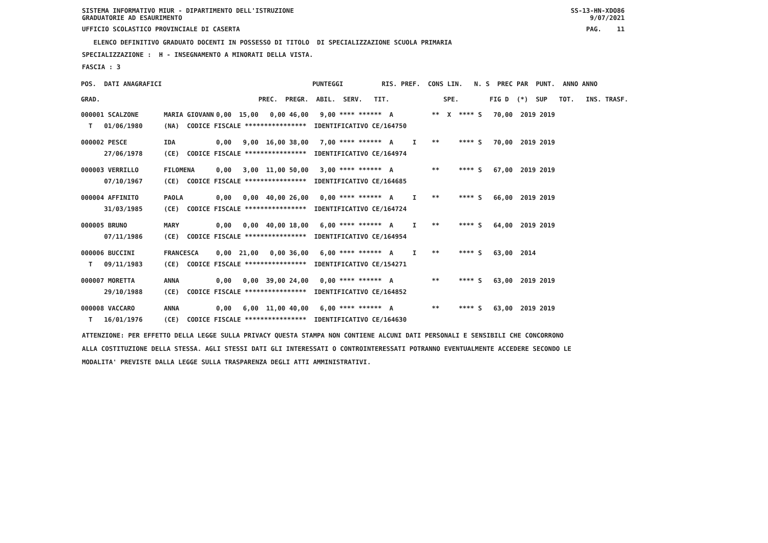SISTEMA INFORMATIVO MIUR - DIPARTIMENTO DELL'ISTRUZIONE
GRADUATORIE AD ESAURIMENTO SS-13-HN-XDO86
9/07/2021
UFFICIO SCOLASTICO PROVINCIALE DI CASERTA PAG. 11
ELENCO DEFINITIVO GRADUATO DOCENTI IN POSSESSO DI TITOLO DI SPECIALIZZAZIONE SCUOLA PRIMARIA
SPECIALIZZAZIONE : H - INSEGNAMENTO A MINORATI DELLA VISTA.
FASCIA : 3
| POS. DATI ANAGRAFICI | | PUNTEGGI RIS. PREF. CONS LIN. N. S PREC PAR PUNT. ANNO ANNO |
| GRAD. | | PREC. PREGR. ABIL. SERV. TIT. SPE. FIG D (*) SUP TOT. INS. TRASF. |
| 000001 SCALZONE | MARIA GIOVANN | 0,00 15,00 0,00 46,00 9,00 **** ****** A ** X **** S 70,00 2019 2019 |
| T 01/06/1980 | (NA) CODICE FISCALE **************** IDENTIFICATIVO CE/164750 | |
| 000002 PESCE | IDA | 0,00 9,00 16,00 38,00 7,00 **** ****** A I ** **** S 70,00 2019 2019 |
| 27/06/1978 | (CE) CODICE FISCALE **************** IDENTIFICATIVO CE/164974 | |
| 000003 VERRILLO | FILOMENA | 0,00 3,00 11,00 50,00 3,00 **** ****** A ** **** S 67,00 2019 2019 |
| 07/10/1967 | (CE) CODICE FISCALE **************** IDENTIFICATIVO CE/164685 | |
| 000004 AFFINITO | PAOLA | 0,00 0,00 40,00 26,00 0,00 **** ****** A I ** **** S 66,00 2019 2019 |
| 31/03/1985 | (CE) CODICE FISCALE **************** IDENTIFICATIVO CE/164724 | |
| 000005 BRUNO | MARY | 0,00 0,00 40,00 18,00 6,00 **** ****** A I ** **** S 64,00 2019 2019 |
| 07/11/1986 | (CE) CODICE FISCALE **************** IDENTIFICATIVO CE/164954 | |
| 000006 BUCCINI | FRANCESCA | 0,00 21,00 0,00 36,00 6,00 **** ****** A I ** **** S 63,00 2014 |
| T 09/11/1983 | (CE) CODICE FISCALE **************** IDENTIFICATIVO CE/154271 | |
| 000007 MORETTA | ANNA | 0,00 0,00 39,00 24,00 0,00 **** ****** A ** **** S 63,00 2019 2019 |
| 29/10/1988 | (CE) CODICE FISCALE **************** IDENTIFICATIVO CE/164852 | |
| 000008 VACCARO | ANNA | 0,00 6,00 11,00 40,00 6,00 **** ****** A ** **** S 63,00 2019 2019 |
| T 16/01/1976 | (CE) CODICE FISCALE **************** IDENTIFICATIVO CE/164630 | |
ATTENZIONE: PER EFFETTO DELLA LEGGE SULLA PRIVACY QUESTA STAMPA NON CONTIENE ALCUNI DATI PERSONALI E SENSIBILI CHE CONCORRONO
ALLA COSTITUZIONE DELLA STESSA. AGLI STESSI DATI GLI INTERESSATI O CONTROINTERESSATI POTRANNO EVENTUALMENTE ACCEDERE SECONDO LE
MODALITA' PREVISTE DALLA LEGGE SULLA TRASPARENZA DEGLI ATTI AMMINISTRATIVI.